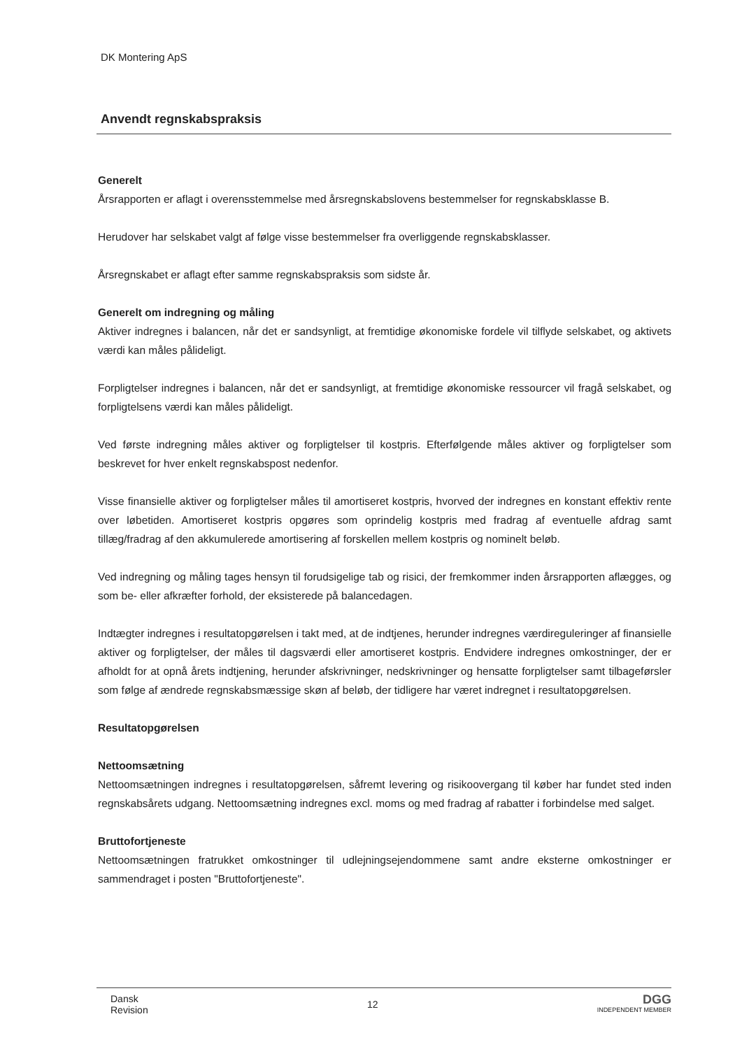DK Montering ApS
Anvendt regnskabspraksis
Generelt
Årsrapporten er aflagt i overensstemmelse med årsregnskabslovens bestemmelser for regnskabsklasse B.
Herudover har selskabet valgt af følge visse bestemmelser fra overliggende regnskabsklasser.
Årsregnskabet er aflagt efter samme regnskabspraksis som sidste år.
Generelt om indregning og måling
Aktiver indregnes i balancen, når det er sandsynligt, at fremtidige økonomiske fordele vil tilflyde selskabet, og aktivets værdi kan måles pålideligt.
Forpligtelser indregnes i balancen, når det er sandsynligt, at fremtidige økonomiske ressourcer vil fragå selskabet, og forpligtelsens værdi kan måles pålideligt.
Ved første indregning måles aktiver og forpligtelser til kostpris. Efterfølgende måles aktiver og forpligtelser som beskrevet for hver enkelt regnskabspost nedenfor.
Visse finansielle aktiver og forpligtelser måles til amortiseret kostpris, hvorved der indregnes en konstant effektiv rente over løbetiden. Amortiseret kostpris opgøres som oprindelig kostpris med fradrag af eventuelle afdrag samt tillæg/fradrag af den akkumulerede amortisering af forskellen mellem kostpris og nominelt beløb.
Ved indregning og måling tages hensyn til forudsigelige tab og risici, der fremkommer inden årsrapporten aflægges, og som be- eller afkræfter forhold, der eksisterede på balancedagen.
Indtægter indregnes i resultatopgørelsen i takt med, at de indtjenes, herunder indregnes værdireguleringer af finansielle aktiver og forpligtelser, der måles til dagsværdi eller amortiseret kostpris. Endvidere indregnes omkostninger, der er afholdt for at opnå årets indtjening, herunder afskrivninger, nedskrivninger og hensatte forpligtelser samt tilbageførsler som følge af ændrede regnskabsmæssige skøn af beløb, der tidligere har været indregnet i resultatopgørelsen.
Resultatopgørelsen
Nettoomsætning
Nettoomsætningen indregnes i resultatopgørelsen, såfremt levering og risikoovergang til køber har fundet sted inden regnskabsårets udgang. Nettoomsætning indregnes excl. moms og med fradrag af rabatter i forbindelse med salget.
Bruttofortjeneste
Nettoomsætningen fratrukket omkostninger til udlejningsejendommene samt andre eksterne omkostninger er sammendraget i posten "Bruttofortjeneste".
Dansk
Revision
12
DGG
INDEPENDENT MEMBER